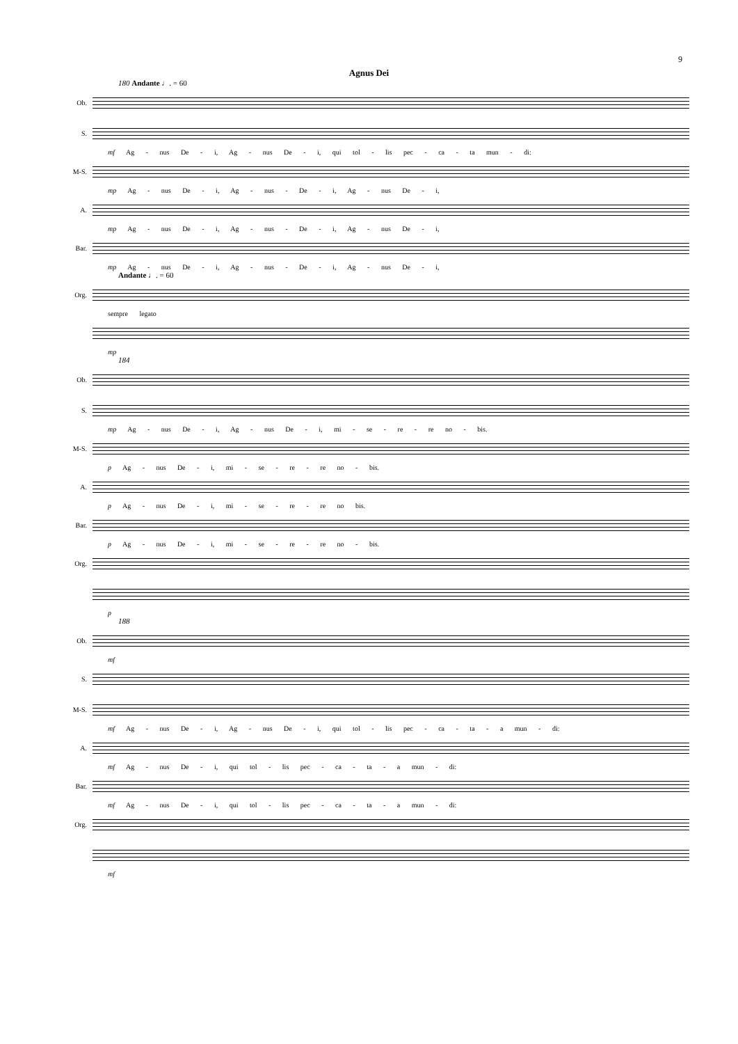9
Agnus Dei
180 Andante ♩. = 60
Ob.
S.
mf Ag - nus De - i, Ag - nus De - i, qui tol - lis pec - ca - ta mun - di:
M-S.
mp Ag - nus De - i, Ag - nus - De - i, Ag - nus De - i,
A.
mp Ag - nus De - i, Ag - nus - De - i, Ag - nus De - i,
Bar.
mp Ag - nus De - i, Ag - nus - De - i, Ag - nus De - i,
Andante ♩. = 60
Org.
sempre legato
mp
184
Ob.
S.
mp Ag - nus De - i, Ag - nus De - i, mi - se - re - re no - bis.
M-S.
p Ag - nus De - i, mi - se - re - re no - bis.
A.
p Ag - nus De - i, mi - se - re - re no bis.
Bar.
p Ag - nus De - i, mi - se - re - re no - bis.
Org.
p
188
Ob.
mf
S.
M-S.
mf Ag - nus De - i, Ag - nus De - i, qui tol - lis pec - ca - ta - a mun - di:
A.
mf Ag - nus De - i, qui tol - lis pec - ca - ta - a mun - di:
Bar.
mf Ag - nus De - i, qui tol - lis pec - ca - ta - a mun - di:
Org.
mf